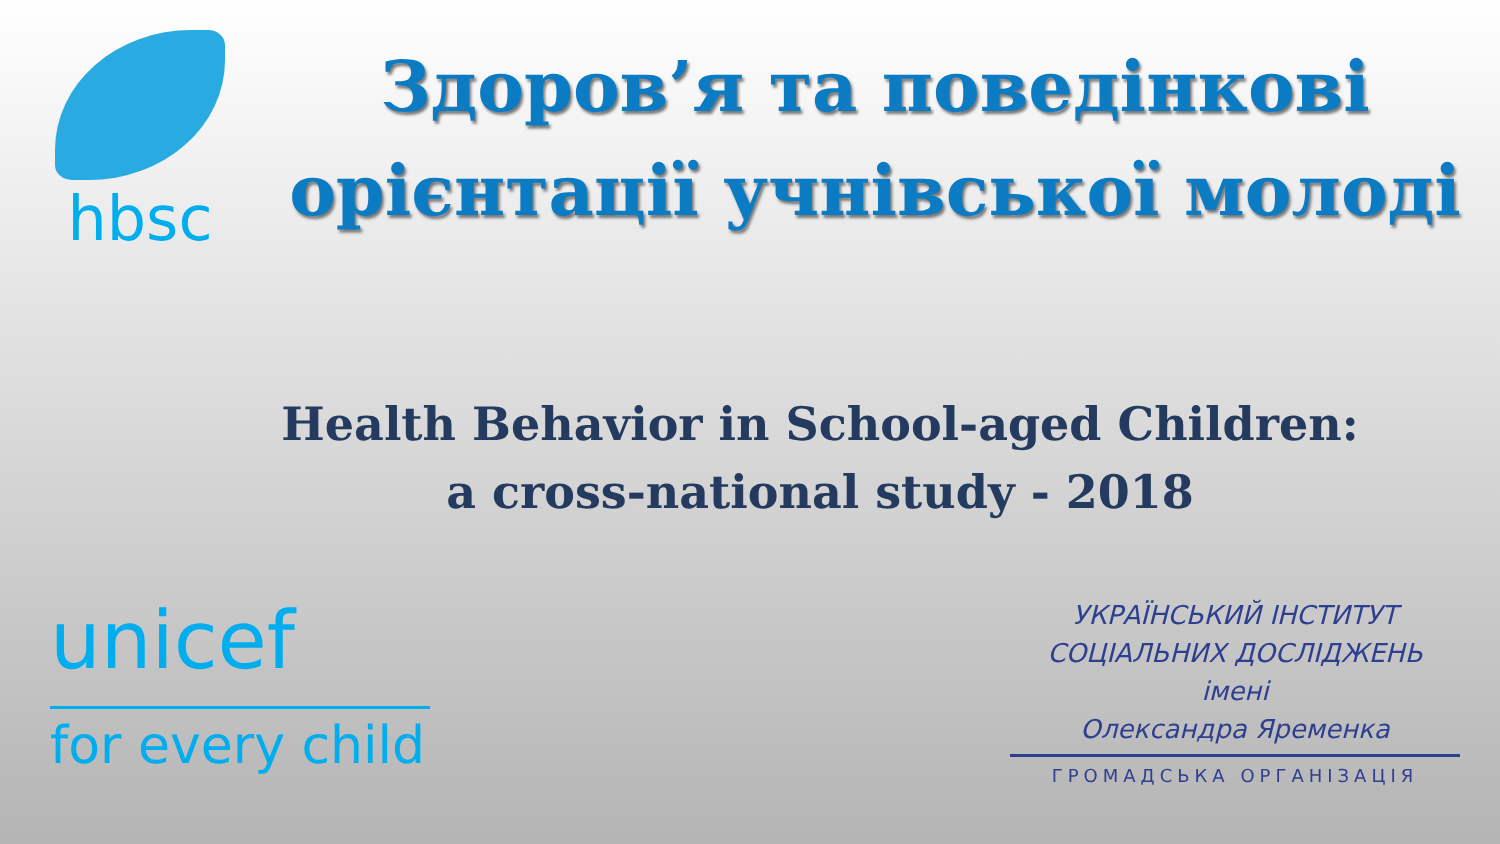hbsc
Здоров’я та поведінкові орієнтації учнівської молоді
Health Behavior in School-aged Children:
a cross-national study - 2018
unicef
for every child
УКРАЇНСЬКИЙ ІНСТИТУТ
СОЦІАЛЬНИХ ДОСЛІДЖЕНЬ
імені
Олександра Яременка
ГРОМАДСЬКА ОРГАНІЗАЦІЯ